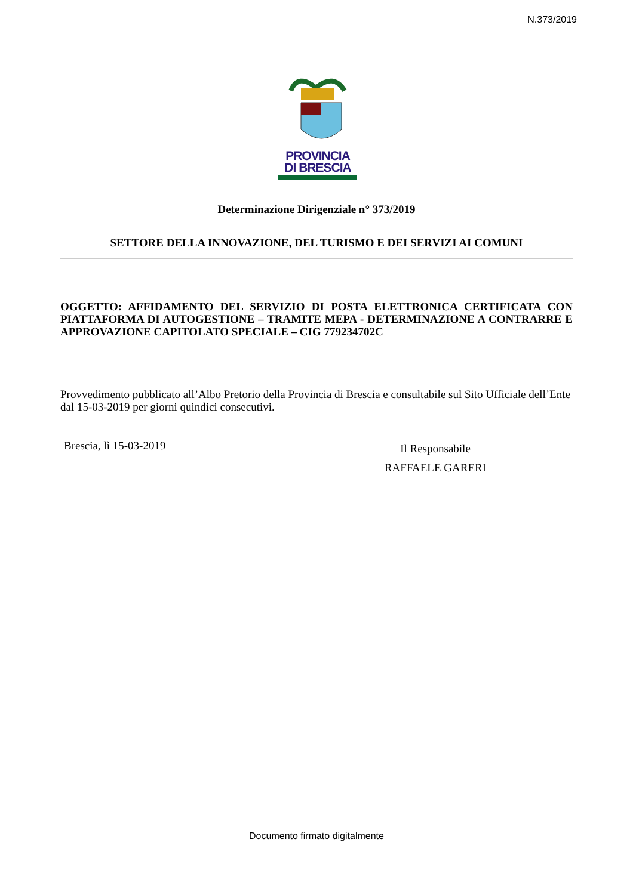N.373/2019
PROVINCIA
DI BRESCIA
Determinazione Dirigenziale n° 373/2019
SETTORE DELLA INNOVAZIONE, DEL TURISMO E DEI SERVIZI AI COMUNI
OGGETTO: AFFIDAMENTO DEL SERVIZIO DI POSTA ELETTRONICA CERTIFICATA CON PIATTAFORMA DI AUTOGESTIONE – TRAMITE MEPA - DETERMINAZIONE A CONTRARRE E APPROVAZIONE CAPITOLATO SPECIALE – CIG 779234702C
Provvedimento pubblicato all’Albo Pretorio della Provincia di Brescia e consultabile sul Sito Ufficiale dell’Ente dal 15-03-2019 per giorni quindici consecutivi.
Brescia, lì 15-03-2019
Il Responsabile
RAFFAELE GARERI
Documento firmato digitalmente